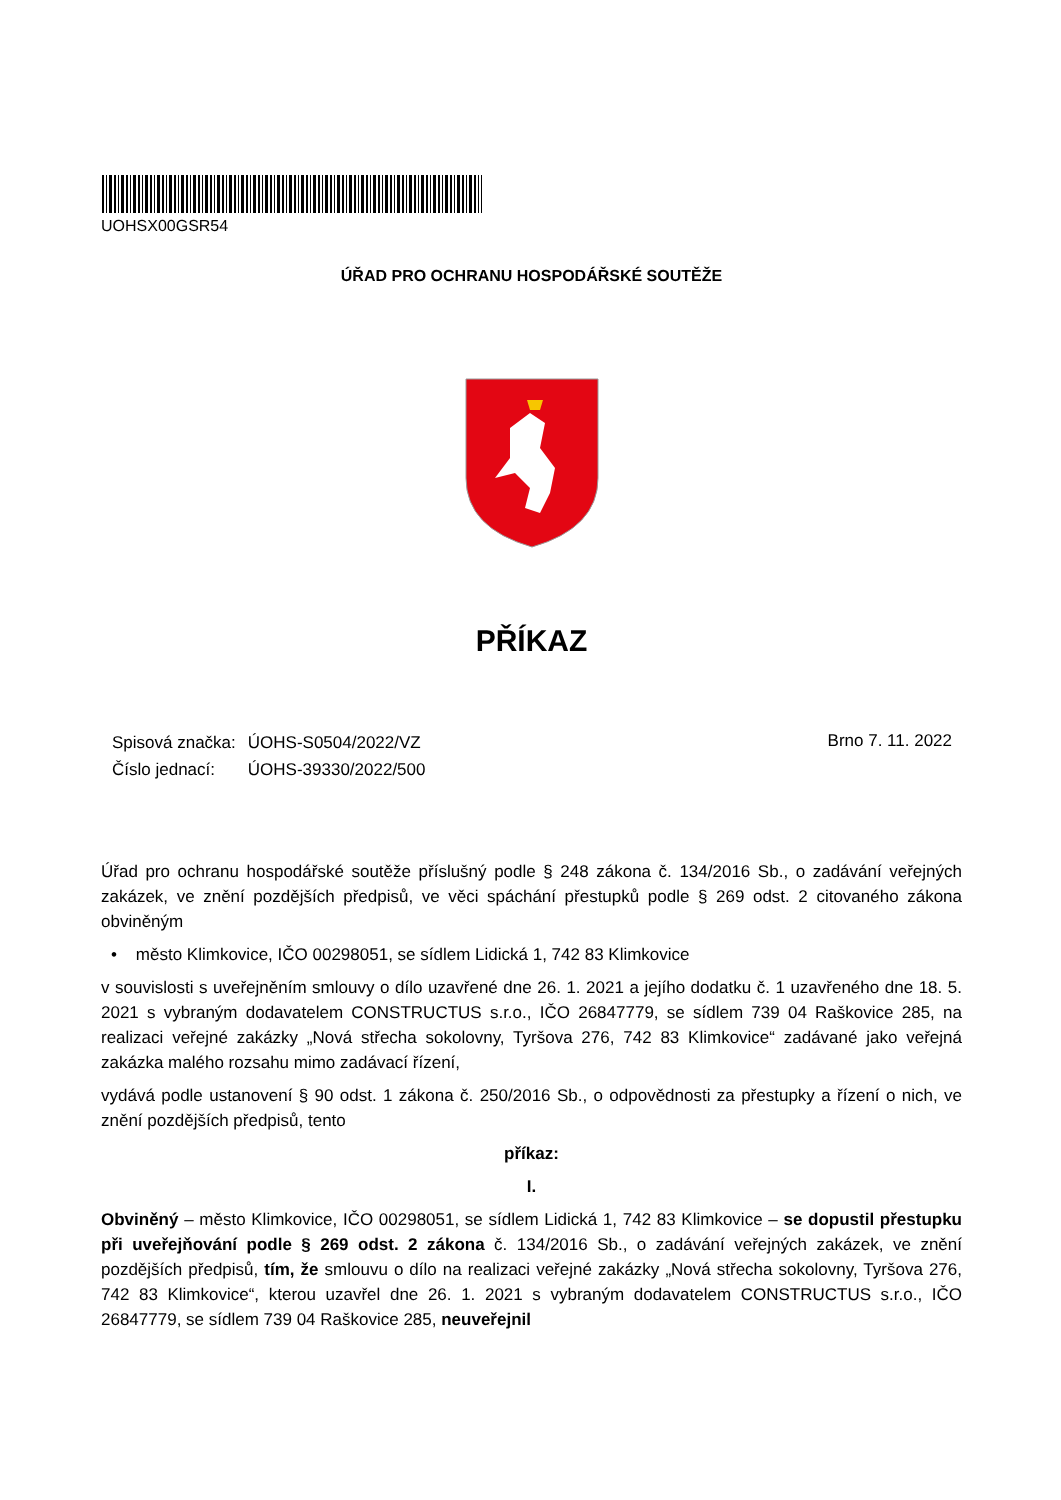UOHSX00GSR54
ÚŘAD PRO OCHRANU HOSPODÁŘSKÉ SOUTĚŽE
PŘÍKAZ
| Spisová značka: | ÚOHS-S0504/2022/VZ |
| Číslo jednací: | ÚOHS-39330/2022/500 |
Brno 7. 11. 2022
Úřad pro ochranu hospodářské soutěže příslušný podle § 248 zákona č. 134/2016 Sb., o zadávání veřejných zakázek, ve znění pozdějších předpisů, ve věci spáchání přestupků podle § 269 odst. 2 citovaného zákona obviněným
• město Klimkovice, IČO 00298051, se sídlem Lidická 1, 742 83 Klimkovice
v souvislosti s uveřejněním smlouvy o dílo uzavřené dne 26. 1. 2021 a jejího dodatku č. 1 uzavřeného dne 18. 5. 2021 s vybraným dodavatelem CONSTRUCTUS s.r.o., IČO 26847779, se sídlem 739 04 Raškovice 285, na realizaci veřejné zakázky „Nová střecha sokolovny, Tyršova 276, 742 83 Klimkovice“ zadávané jako veřejná zakázka malého rozsahu mimo zadávací řízení,
vydává podle ustanovení § 90 odst. 1 zákona č. 250/2016 Sb., o odpovědnosti za přestupky a řízení o nich, ve znění pozdějších předpisů, tento
příkaz:
I.
Obviněný – město Klimkovice, IČO 00298051, se sídlem Lidická 1, 742 83 Klimkovice – se dopustil přestupku při uveřejňování podle § 269 odst. 2 zákona č. 134/2016 Sb., o zadávání veřejných zakázek, ve znění pozdějších předpisů, tím, že smlouvu o dílo na realizaci veřejné zakázky „Nová střecha sokolovny, Tyršova 276, 742 83 Klimkovice“, kterou uzavřel dne 26. 1. 2021 s vybraným dodavatelem CONSTRUCTUS s.r.o., IČO 26847779, se sídlem 739 04 Raškovice 285, neuveřejnil